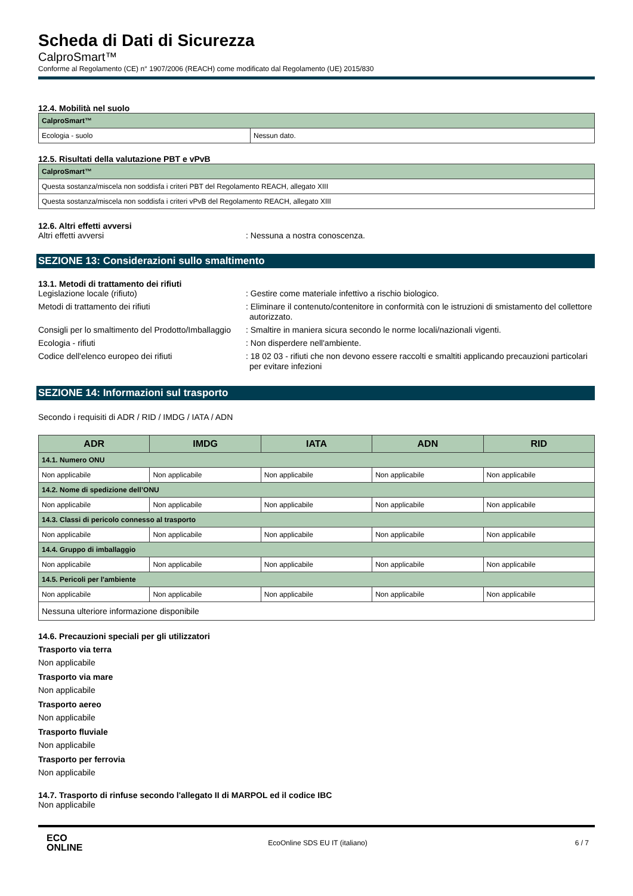Scheda di Dati di Sicurezza
CalproSmart™
Conforme al Regolamento (CE) n° 1907/2006 (REACH) come modificato dal Regolamento (UE) 2015/830
12.4. Mobilità nel suolo
| CalproSmart™ | |
| Ecologia - suolo | Nessun dato. |
12.5. Risultati della valutazione PBT e vPvB
| CalproSmart™ |
| Questa sostanza/miscela non soddisfa i criteri PBT del Regolamento REACH, allegato XIII |
| Questa sostanza/miscela non soddisfa i criteri vPvB del Regolamento REACH, allegato XIII |
12.6. Altri effetti avversi
Altri effetti avversi : Nessuna a nostra conoscenza.
SEZIONE 13: Considerazioni sullo smaltimento
13.1. Metodi di trattamento dei rifiuti
Legislazione locale (rifiuto) : Gestire come materiale infettivo a rischio biologico.
Metodi di trattamento dei rifiuti : Eliminare il contenuto/contenitore in conformità con le istruzioni di smistamento del collettore autorizzato.
Consigli per lo smaltimento del Prodotto/Imballaggio
: Smaltire in maniera sicura secondo le norme locali/nazionali vigenti.
Ecologia - rifiuti : Non disperdere nell'ambiente.
Codice dell'elenco europeo dei rifiuti : 18 02 03 - rifiuti che non devono essere raccolti e smaltiti applicando precauzioni particolari per evitare infezioni
SEZIONE 14: Informazioni sul trasporto
Secondo i requisiti di ADR / RID / IMDG / IATA / ADN
| ADR | IMDG | IATA | ADN | RID |
| --- | --- | --- | --- | --- |
| 14.1. Numero ONU | | | | |
| Non applicabile | Non applicabile | Non applicabile | Non applicabile | Non applicabile |
| 14.2. Nome di spedizione dell’ONU | | | | |
| Non applicabile | Non applicabile | Non applicabile | Non applicabile | Non applicabile |
| 14.3. Classi di pericolo connesso al trasporto | | | | |
| Non applicabile | Non applicabile | Non applicabile | Non applicabile | Non applicabile |
| 14.4. Gruppo di imballaggio | | | | |
| Non applicabile | Non applicabile | Non applicabile | Non applicabile | Non applicabile |
| 14.5. Pericoli per l'ambiente | | | | |
| Non applicabile | Non applicabile | Non applicabile | Non applicabile | Non applicabile |
| Nessuna ulteriore informazione disponibile | | | | |
14.6. Precauzioni speciali per gli utilizzatori
Trasporto via terra
Non applicabile
Trasporto via mare
Non applicabile
Trasporto aereo
Non applicabile
Trasporto fluviale
Non applicabile
Trasporto per ferrovia
Non applicabile
14.7. Trasporto di rinfuse secondo l'allegato II di MARPOL ed il codice IBC
Non applicabile
ECO
ONLINE
EcoOnline SDS EU IT (italiano) 6 / 7